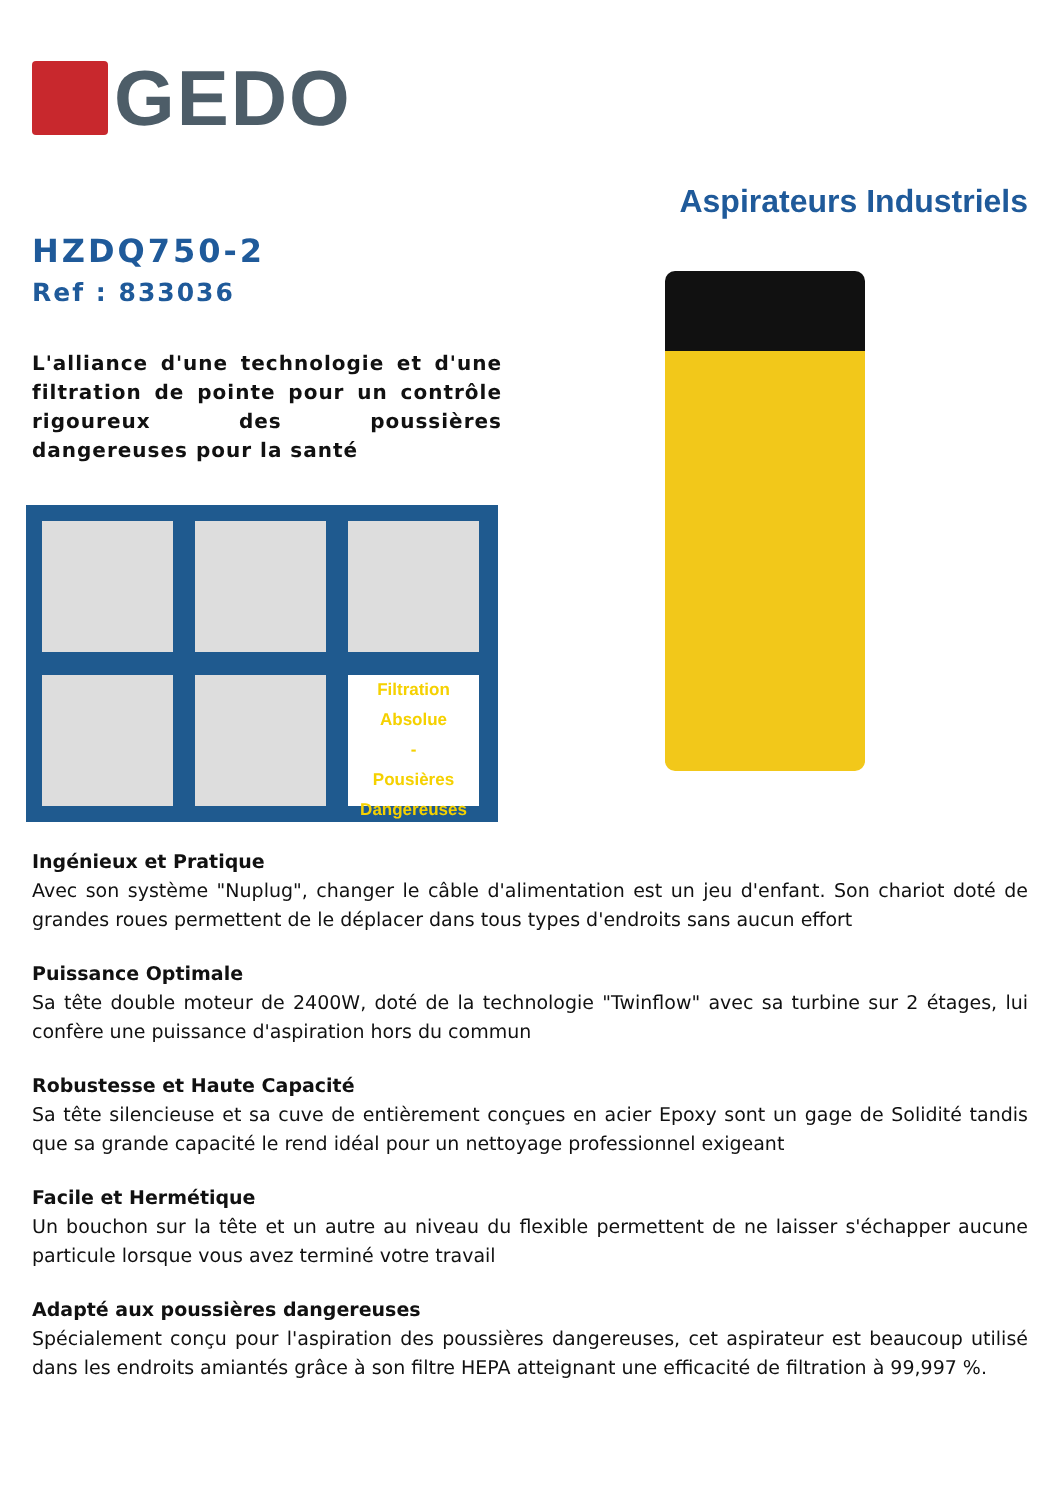GEDO
Aspirateurs Industriels
HZDQ750-2
Ref : 833036
L'alliance d'une technologie et d'une filtration de pointe pour un contrôle rigoureux des poussières dangereuses pour la santé
Filtration
Absolue
-
Pousières
Dangereuses
Ingénieux et Pratique
Avec son système "Nuplug", changer le câble d'alimentation est un jeu d'enfant. Son chariot doté de grandes roues permettent de le déplacer dans tous types d'endroits sans aucun effort
Puissance Optimale
Sa tête double moteur de 2400W, doté de la technologie "Twinflow" avec sa turbine sur 2 étages, lui confère une puissance d'aspiration hors du commun
Robustesse et Haute Capacité
Sa tête silencieuse et sa cuve de entièrement conçues en acier Epoxy sont un gage de Solidité tandis que sa grande capacité le rend idéal pour un nettoyage professionnel exigeant
Facile et Hermétique
Un bouchon sur la tête et un autre au niveau du flexible permettent de ne laisser s'échapper aucune particule lorsque vous avez terminé votre travail
Adapté aux poussières dangereuses
Spécialement conçu pour l'aspiration des poussières dangereuses, cet aspirateur est beaucoup utilisé dans les endroits amiantés grâce à son filtre HEPA atteignant une efficacité de filtration à 99,997 %.